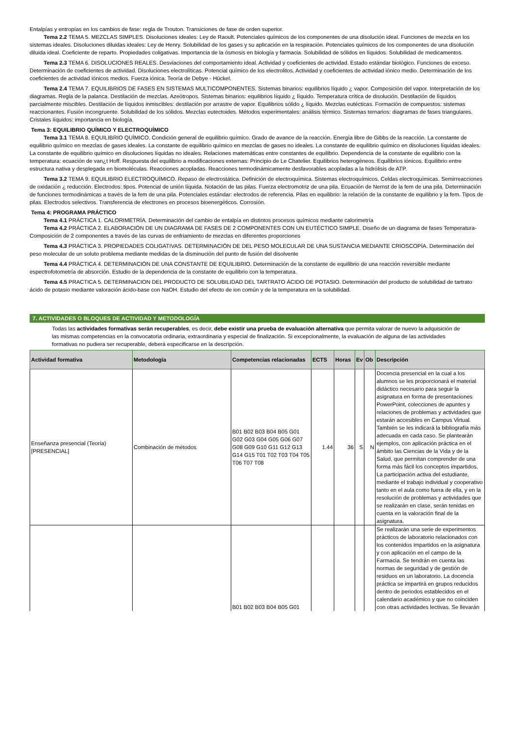Entalpías y entropías en los cambios de fase: regla de Trouton. Transiciones de fase de orden superior.
Tema 2.2 TEMA 5. MEZCLAS SIMPLES. Disoluciones ideales: Ley de Raoult. Potenciales químicos de los componentes de una disolución ideal. Funciones de mezcla en los sistemas ideales. Disoluciones diluidas ideales: Ley de Henry. Solubilidad de los gases y su aplicación en la respiración. Potenciales químicos de los componentes de una disolución diluida ideal. Coeficiente de reparto. Propiedades coligativas. Importancia de la ósmosis en biología y farmacia. Solubilidad de sólidos en líquidos. Solubilidad de medicamentos.
Tema 2.3 TEMA 6. DISOLUCIONES REALES. Desviaciones del comportamiento ideal. Actividad y coeficientes de actividad. Estado estándar biológico. Funciones de exceso. Determinación de coeficientes de actividad. Disoluciones electrolíticas. Potencial químico de los electrolitos. Actividad y coeficientes de actividad iónico medio. Determinación de los coeficientes de actividad iónicos medios. Fuerza iónica. Teoría de Debye - Hückel.
Tema 2.4 TEMA 7. EQUILIBRIOS DE FASES EN SISTEMAS MULTICOMPONENTES. Sistemas binarios: equilibrios líquido ¿ vapor. Composición del vapor. Interpretación de los diagramas. Regla de la palanca. Destilación de mezclas. Azeótropos. Sistemas binarios: equilibrios líquido ¿ líquido. Temperatura crítica de disolución. Destilación de líquidos parcialmente miscibles. Destilación de líquidos inmiscibles: destilación por arrastre de vapor. Equilibrios sólido ¿ líquido. Mezclas eutécticas. Formación de compuestos: sistemas reaccionantes. Fusión incongruente. Solubilidad de los sólidos. Mezclas eutectoides. Métodos experimentales: análisis térmico. Sistemas ternarios: diagramas de fases triangulares. Cristales líquidos: importancia en biología.
Tema 3: EQUILIBRIO QUÍMICO Y ELECTROQUÍMICO
Tema 3.1 TEMA 8. EQUILIBRIO QUÍMICO. Condición general de equilibrio químico. Grado de avance de la reacción. Energía libre de Gibbs de la reacción. La constante de equilibrio químico en mezclas de gases ideales. La constante de equilibrio químico en mezclas de gases no ideales. La constante de equilibrio químico en disoluciones líquidas ideales. La constante de equilibrio químico en disoluciones líquidas no ideales. Relaciones matemáticas entre constantes de equilibrio. Dependencia de la constante de equilibrio con la temperatura: ecuación de van¿t Hoff. Respuesta del equilibrio a modificaciones externas: Principio de Le Chatelier. Equilibrios heterogéneos. Equilibrios iónicos. Equilibrio entre estructura nativa y desplegada en biomoléculas. Reacciones acopladas. Reacciones termodinámicamente desfavorables acopladas a la hidrólisis de ATP.
Tema 3.2 TEMA 9. EQUILIBRIO ELECTROQUÍMICO. Repaso de electrostática. Definición de electroquímica. Sistemas electroquímicos. Celdas electroquímicas. Semirreacciones de oxidación ¿ reducción. Electrodos: tipos. Potencial de unión líquida. Notación de las pilas. Fuerza electromotriz de una pila. Ecuación de Nernst de la fem de una pila. Determinación de funciones termodinámicas a través de la fem de una pila. Potenciales estándar: electrodos de referencia. Pilas en equilibrio: la relación de la constante de equilibrio y la fem. Tipos de pilas. Electrodos selectivos. Transferencia de electrones en procesos bioenergéticos. Corrosión.
Tema 4: PROGRAMA PRÁCTICO
Tema 4.1 PRÁCTICA 1. CALORIMETRÍA. Determinación del cambio de entalpía en distintos procesos químicos mediante calorimetría
Tema 4.2 PRÁCTICA 2. ELABORACIÓN DE UN DIAGRAMA DE FASES DE 2 COMPONENTES CON UN EUTÉCTICO SIMPLE. Diseño de un diagrama de fases Temperatura-Composición de 2 componentes a través de las curvas de enfriamiento de mezclas en diferentes proporciones
Tema 4.3 PRÁCTICA 3. PROPIEDADES COLIGATIVAS. DETERMINACIÓN DE DEL PESO MOLECULAR DE UNA SUSTANCIA MEDIANTE CRIOSCOPÍA. Determinación del peso molecular de un soluto problema mediante medidas de la disminución del punto de fusión del disolvente
Tema 4.4 PRÁCTICA 4. DETERMINACIÓN DE UNA CONSTANTE DE EQUILIBRIO. Determinación de la constante de equilibrio de una reacción reversible mediante espectrofotometría de absorción. Estudio de la dependencia de la constante de equilibrio con la temperatura.
Tema 4.5 PRACTICA 5. DETERMINACION DEL PRODUCTO DE SOLUBILIDAD DEL TARTRATO ÁCIDO DE POTASIO. Determinación del producto de solubilidad de tartrato ácido de potasio mediante valoración ácido-base con NaOH. Estudio del efecto de ion común y de la temperatura en la solubilidad.
7. ACTIVIDADES O BLOQUES DE ACTIVIDAD Y METODOLOGÍA
Todas las actividades formativas serán recuperables, es decir, debe existir una prueba de evaluación alternativa que permita valorar de nuevo la adquisición de las mismas competencias en la convocatoria ordinaria, extraordinaria y especial de finalización. Si excepcionalmente, la evaluación de alguna de las actividades formativas no pudiera ser recuperable, deberá especificarse en la descripción.
| Actividad formativa | Metodología | Competencias relacionadas | ECTS | Horas | Ev | Ob | Descripción |
| --- | --- | --- | --- | --- | --- | --- | --- |
| Enseñanza presencial (Teoría) [PRESENCIAL] | Combinación de métodos | B01 B02 B03 B04 B05 G01 G02 G03 G04 G05 G06 G07 G08 G09 G10 G11 G12 G13 G14 G15 T01 T02 T03 T04 T05 T06 T07 T08 | 1.44 | 36 | S | N | Docencia presencial en la cual a los alumnos se les proporcionará el material didáctico necesario para seguir la asignatura en forma de presentaciones PowerPoint, colecciones de apuntes y relaciones de problemas y actividades que estarán accesibles en Campus Virtual. También se les indicará la bibliografía más adecuada en cada caso. Se plantearán ejemplos, con aplicación práctica en el ámbito las Ciencias de la Vida y de la Salud, que permitan comprender de una forma más fácil los conceptos impartidos. La participación activa del estudiante, mediante el trabajo individual y cooperativo tanto en el aula como fuera de ella, y en la resolución de problemas y actividades que se realizarán en clase, serán tenidas en cuenta en la valoración final de la asignatura. |
| | | B01 B02 B03 B04 B05 G01 | | | | | Se realizarán una serie de experimentos prácticos de laboratorio relacionados con los contenidos impartidos en la asignatura y con aplicación en el campo de la Farmacia. Se tendrán en cuenta las normas de seguridad y de gestión de residuos en un laboratorio. La docencia práctica se impartirá en grupos reducidos dentro de periodos establecidos en el calendario académico y que no coinciden con otras actividades lectivas. Se llevarán |